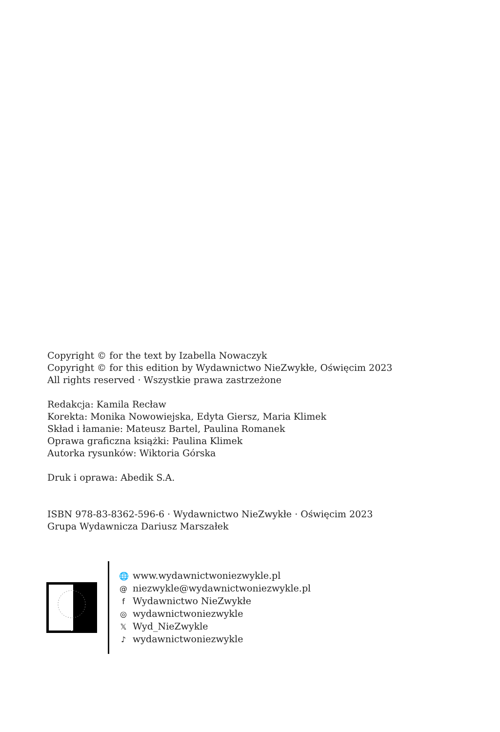Copyright © for the text by Izabella Nowaczyk
Copyright © for this edition by Wydawnictwo NieZwykłe, Oświęcim 2023
All rights reserved · Wszystkie prawa zastrzeżone
Redakcja: Kamila Recław
Korekta: Monika Nowowiejska, Edyta Giersz, Maria Klimek
Skład i łamanie: Mateusz Bartel, Paulina Romanek
Oprawa graficzna książki: Paulina Klimek
Autorka rysunków: Wiktoria Górska
Druk i oprawa: Abedik S.A.
ISBN 978-83-8362-596-6 · Wydawnictwo NieZwykłe · Oświęcim 2023
Grupa Wydawnicza Dariusz Marszałek
🌐 www.wydawnictwoniezwykle.pl
@ niezwykle@wydawnictwoniezwykle.pl
f Wydawnictwo NieZwykłe
◎ wydawnictwoniezwykle
𝕏 Wyd_NieZwykle
♪ wydawnictwoniezwykle